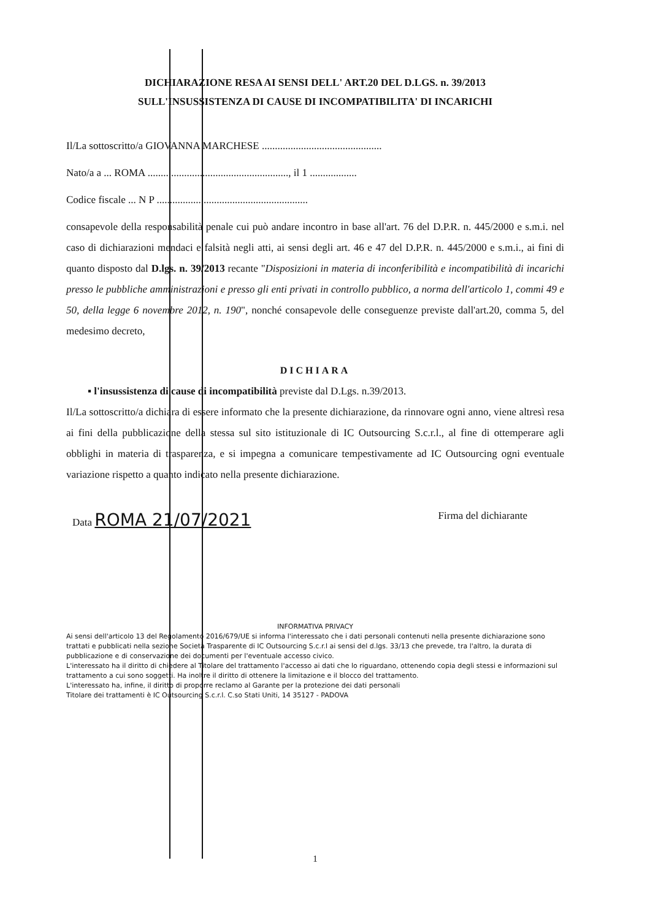DICHIARAZIONE RESA AI SENSI DELL' ART.20 DEL D.LGS. n. 39/2013
SULL'INSUSSISTENZA DI CAUSE DI INCOMPATIBILITA' DI INCARICHI
Il/La sottoscritto/a GIOVANNA MARCHESE ..............................................
Nato/a a ... ROMA ......................................................, il 1 ..................
Codice fiscale ... N P ..........................................................
consapevole della responsabilità penale cui può andare incontro in base all'art. 76 del D.P.R. n. 445/2000 e s.m.i. nel caso di dichiarazioni mendaci e falsità negli atti, ai sensi degli art. 46 e 47 del D.P.R. n. 445/2000 e s.m.i., ai fini di quanto disposto dal D.lgs. n. 39/2013 recante "Disposizioni in materia di inconferibilità e incompatibilità di incarichi presso le pubbliche amministrazioni e presso gli enti privati in controllo pubblico, a norma dell'articolo 1, commi 49 e 50, della legge 6 novembre 2012, n. 190", nonché consapevole delle conseguenze previste dall'art.20, comma 5, del medesimo decreto,
DICHIARA
▪ l'insussistenza di cause di incompatibilità previste dal D.Lgs. n.39/2013.
Il/La sottoscritto/a dichiara di essere informato che la presente dichiarazione, da rinnovare ogni anno, viene altresì resa ai fini della pubblicazione della stessa sul sito istituzionale di IC Outsourcing S.c.r.l., al fine di ottemperare agli obblighi in materia di trasparenza, e si impegna a comunicare tempestivamente ad IC Outsourcing ogni eventuale variazione rispetto a quanto indicato nella presente dichiarazione.
Data ROMA 21/07/2021
Firma del dichiarante
INFORMATIVA PRIVACY
Ai sensi dell'articolo 13 del Regolamento 2016/679/UE si informa l'interessato che i dati personali contenuti nella presente dichiarazione sono trattati e pubblicati nella sezione Società Trasparente di IC Outsourcing S.c.r.l ai sensi del d.lgs. 33/13 che prevede, tra l'altro, la durata di pubblicazione e di conservazione dei documenti per l'eventuale accesso civico.
L'interessato ha il diritto di chiedere al Titolare del trattamento l'accesso ai dati che lo riguardano, ottenendo copia degli stessi e informazioni sul trattamento a cui sono soggetti. Ha inoltre il diritto di ottenere la limitazione e il blocco del trattamento.
L'interessato ha, infine, il diritto di proporre reclamo al Garante per la protezione dei dati personali
Titolare dei trattamenti è IC Outsourcing S.c.r.l. C.so Stati Uniti, 14 35127 - PADOVA
1